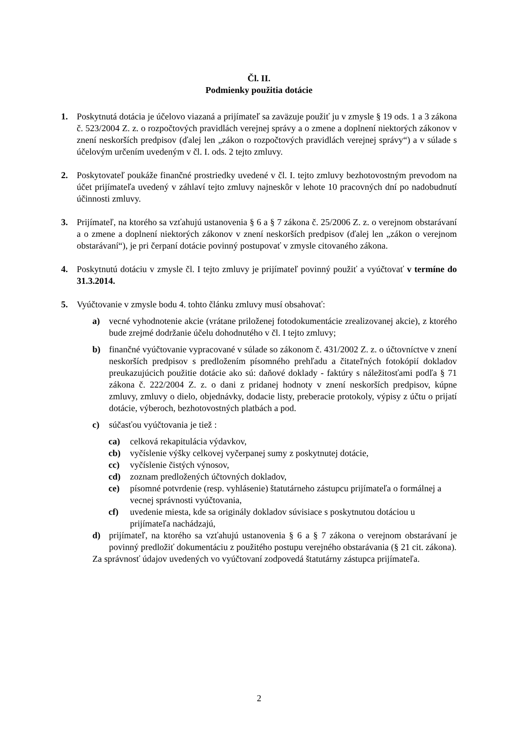Čl. II.
Podmienky použitia dotácie
1. Poskytnutá dotácia je účelovo viazaná a prijímateľ sa zaväzuje použiť ju v zmysle § 19 ods. 1 a 3 zákona č. 523/2004 Z. z. o rozpočtových pravidlách verejnej správy a o zmene a doplnení niektorých zákonov v znení neskorších predpisov (ďalej len „zákon o rozpočtových pravidlách verejnej správy“) a v súlade s účelovým určením uvedeným v čl. I. ods. 2 tejto zmluvy.
2. Poskytovateľ poukáže finančné prostriedky uvedené v čl. I. tejto zmluvy bezhotovostným prevodom na účet prijímateľa uvedený v záhlaví tejto zmluvy najneskôr v lehote 10 pracovných dní po nadobudnutí účinnosti zmluvy.
3. Prijímateľ, na ktorého sa vzťahujú ustanovenia § 6 a § 7 zákona č. 25/2006 Z. z. o verejnom obstarávaní a o zmene a doplnení niektorých zákonov v znení neskorších predpisov (ďalej len „zákon o verejnom obstarávaní“), je pri čerpaní dotácie povinný postupovať v zmysle citovaného zákona.
4. Poskytnutú dotáciu v zmysle čl. I tejto zmluvy je prijímateľ povinný použiť a vyúčtovať v termíne do 31.3.2014.
5. Vyúčtovanie v zmysle bodu 4. tohto článku zmluvy musí obsahovať:
a) vecné vyhodnotenie akcie (vrátane priloženej fotodokumentácie zrealizovanej akcie), z ktorého bude zrejmé dodržanie účelu dohodnutého v čl. I tejto zmluvy;
b) finančné vyúčtovanie vypracované v súlade so zákonom č. 431/2002 Z. z. o účtovníctve v znení neskorších predpisov s predložením písomného prehľadu a čitateľných fotokópií dokladov preukazujúcich použitie dotácie ako sú: daňové doklady - faktúry s náležitosťami podľa § 71 zákona č. 222/2004 Z. z. o dani z pridanej hodnoty v znení neskorších predpisov, kúpne zmluvy, zmluvy o dielo, objednávky, dodacie listy, preberacie protokoly, výpisy z účtu o prijatí dotácie, výberoch, bezhotovostných platbách a pod.
c) súčasťou vyúčtovania je tiež :
ca) celková rekapitulácia výdavkov,
cb) vyčíslenie výšky celkovej vyčerpanej sumy z poskytnutej dotácie,
cc) vyčíslenie čistých výnosov,
cd) zoznam predložených účtovných dokladov,
ce) písomné potvrdenie (resp. vyhlásenie) štatutárneho zástupcu prijímateľa o formálnej a vecnej správnosti vyúčtovania,
cf) uvedenie miesta, kde sa originály dokladov súvisiace s poskytnutou dotáciou u prijímateľa nachádzajú,
d) prijímateľ, na ktorého sa vzťahujú ustanovenia § 6 a § 7 zákona o verejnom obstarávaní je povinný predložiť dokumentáciu z použitého postupu verejného obstarávania (§ 21 cit. zákona).
Za správnosť údajov uvedených vo vyúčtovaní zodpovedá štatutárny zástupca prijímateľa.
2